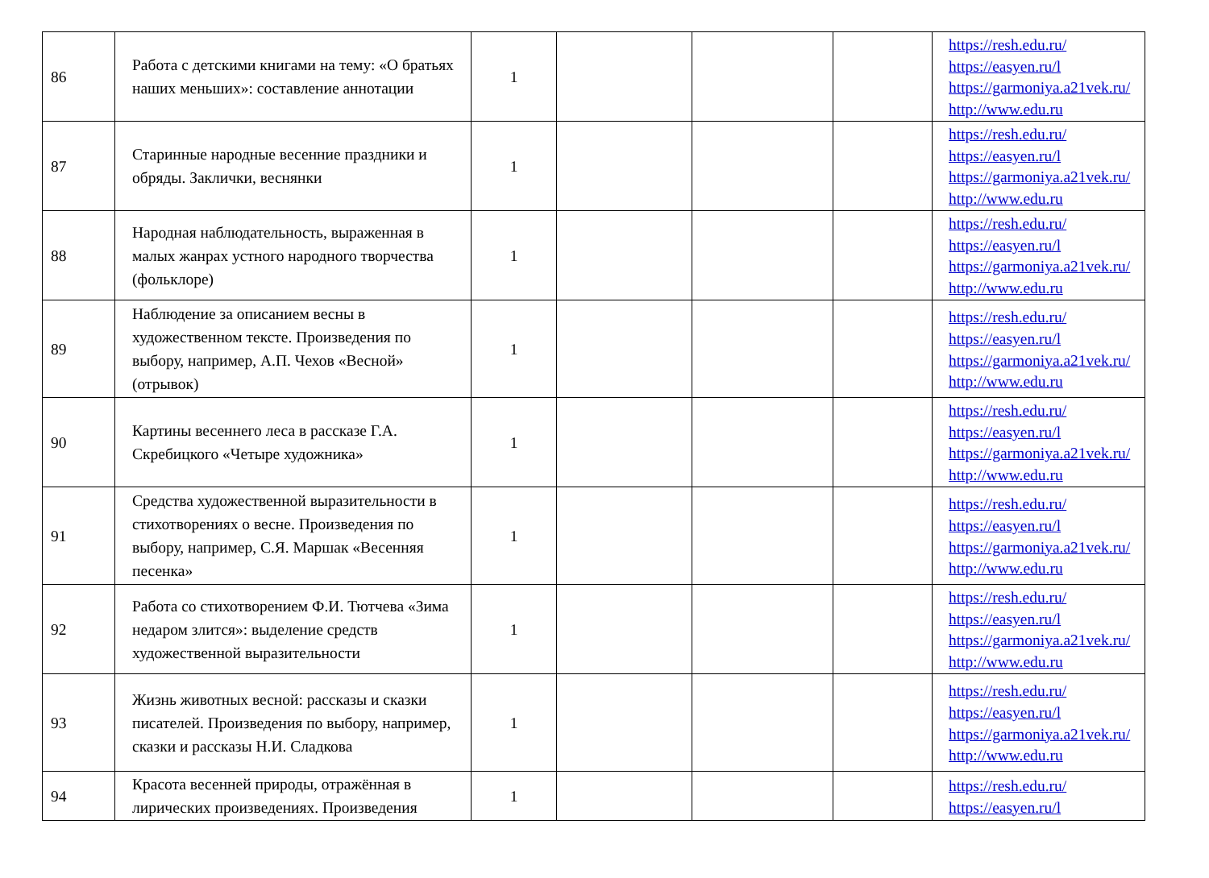| 86 | Работа с детскими книгами на тему: «О братьях наших меньших»: составление аннотации | 1 | | | | https://resh.edu.ru/ https://easyen.ru/l https://garmoniya.a21vek.ru/ http://www.edu.ru |
| 87 | Старинные народные весенние праздники и обряды. Заклички, веснянки | 1 | | | | https://resh.edu.ru/ https://easyen.ru/l https://garmoniya.a21vek.ru/ http://www.edu.ru |
| 88 | Народная наблюдательность, выраженная в малых жанрах устного народного творчества (фольклоре) | 1 | | | | https://resh.edu.ru/ https://easyen.ru/l https://garmoniya.a21vek.ru/ http://www.edu.ru |
| 89 | Наблюдение за описанием весны в художественном тексте. Произведения по выбору, например, А.П. Чехов «Весной» (отрывок) | 1 | | | | https://resh.edu.ru/ https://easyen.ru/l https://garmoniya.a21vek.ru/ http://www.edu.ru |
| 90 | Картины весеннего леса в рассказе Г.А. Скребицкого «Четыре художника» | 1 | | | | https://resh.edu.ru/ https://easyen.ru/l https://garmoniya.a21vek.ru/ http://www.edu.ru |
| 91 | Средства художественной выразительности в стихотворениях о весне. Произведения по выбору, например, С.Я. Маршак «Весенняя песенка» | 1 | | | | https://resh.edu.ru/ https://easyen.ru/l https://garmoniya.a21vek.ru/ http://www.edu.ru |
| 92 | Работа со стихотворением Ф.И. Тютчева «Зима недаром злится»: выделение средств художественной выразительности | 1 | | | | https://resh.edu.ru/ https://easyen.ru/l https://garmoniya.a21vek.ru/ http://www.edu.ru |
| 93 | Жизнь животных весной: рассказы и сказки писателей. Произведения по выбору, например, сказки и рассказы Н.И. Сладкова | 1 | | | | https://resh.edu.ru/ https://easyen.ru/l https://garmoniya.a21vek.ru/ http://www.edu.ru |
| 94 | Красота весенней природы, отражённая в лирических произведениях. Произведения | 1 | | | | https://resh.edu.ru/ https://easyen.ru/l |